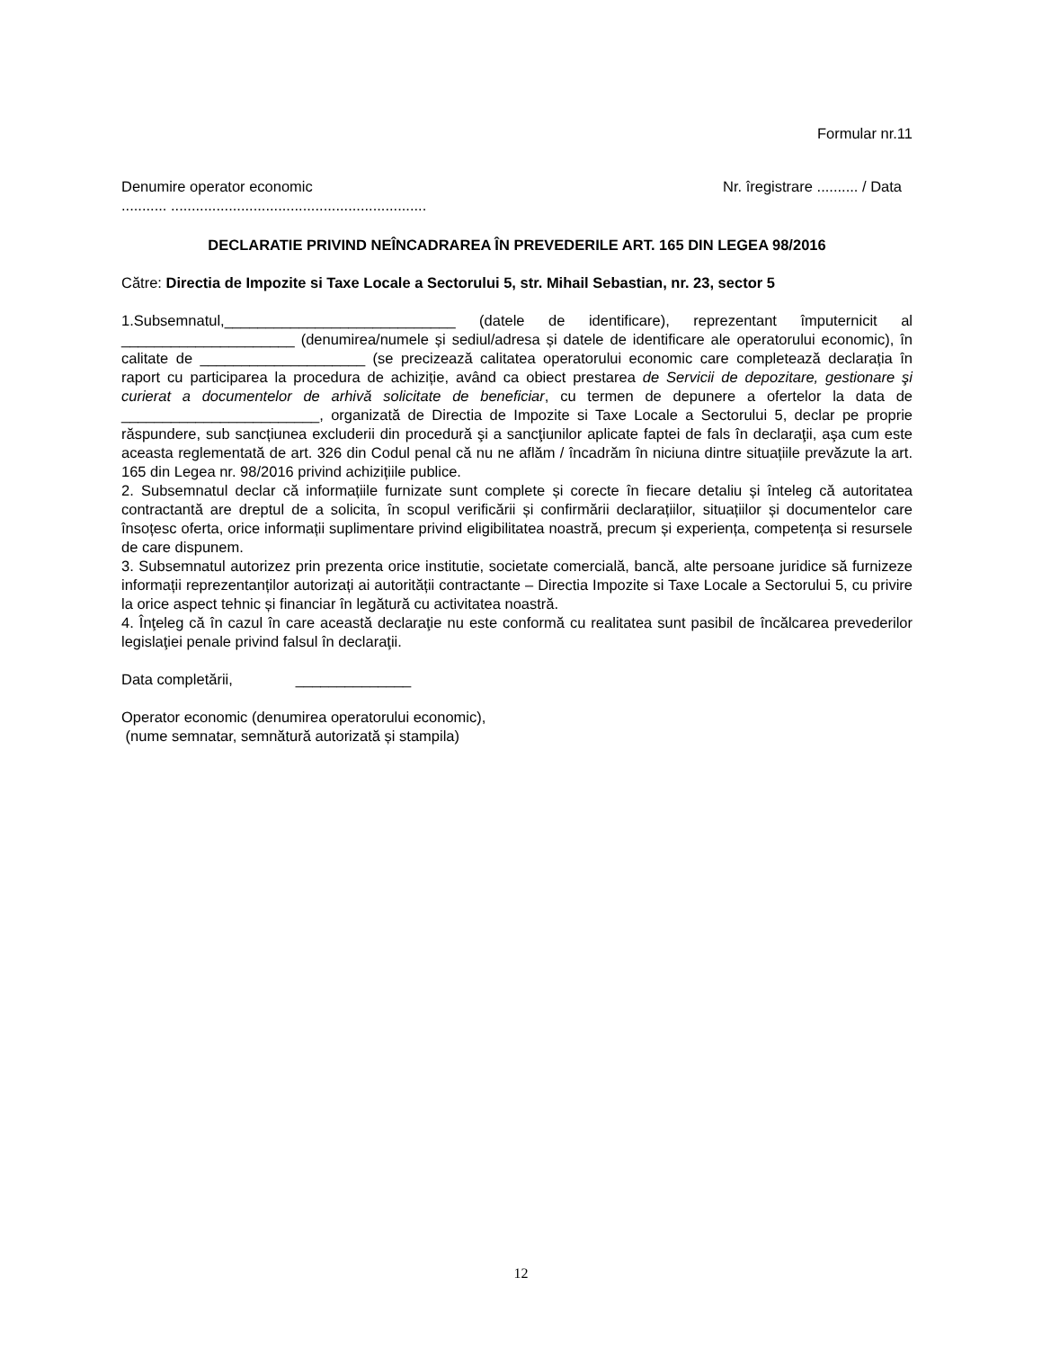Formular nr.11
Denumire operator economic Nr. îregistrare .......... / Data
........... ..............................................................
DECLARATIE PRIVIND NEÎNCADRAREA ÎN PREVEDERILE ART. 165 DIN LEGEA 98/2016
Către: Directia de Impozite si Taxe Locale a Sectorului 5, str. Mihail Sebastian, nr. 23, sector 5
1.Subsemnatul,____________________________ (datele de identificare), reprezentant împuternicit al _____________________ (denumirea/numele și sediul/adresa și datele de identificare ale operatorului economic), în calitate de ____________________ (se precizează calitatea operatorului economic care completează declarația în raport cu participarea la procedura de achiziție, având ca obiect prestarea de Servicii de depozitare, gestionare şi curierat a documentelor de arhivă solicitate de beneficiar, cu termen de depunere a ofertelor la data de ________________________, organizată de Directia de Impozite si Taxe Locale a Sectorului 5, declar pe proprie răspundere, sub sancțiunea excluderii din procedură şi a sancţiunilor aplicate faptei de fals în declaraţii, aşa cum este aceasta reglementată de art. 326 din Codul penal că nu ne aflăm / încadrăm în niciuna dintre situațiile prevăzute la art. 165 din Legea nr. 98/2016 privind achizițiile publice.
2. Subsemnatul declar că informațiile furnizate sunt complete și corecte în fiecare detaliu și înteleg că autoritatea contractantă are dreptul de a solicita, în scopul verificării și confirmării declarațiilor, situațiilor și documentelor care însoțesc oferta, orice informații suplimentare privind eligibilitatea noastră, precum și experiența, competența si resursele de care dispunem.
3. Subsemnatul autorizez prin prezenta orice institutie, societate comercială, bancă, alte persoane juridice să furnizeze informații reprezentanților autorizați ai autorității contractante – Directia Impozite si Taxe Locale a Sectorului 5, cu privire la orice aspect tehnic și financiar în legătură cu activitatea noastră.
4. Înţeleg că în cazul în care această declaraţie nu este conformă cu realitatea sunt pasibil de încălcarea prevederilor legislaţiei penale privind falsul în declaraţii.
Data completării, ______________
Operator economic (denumirea operatorului economic),
(nume semnatar, semnătură autorizată și stampila)
12